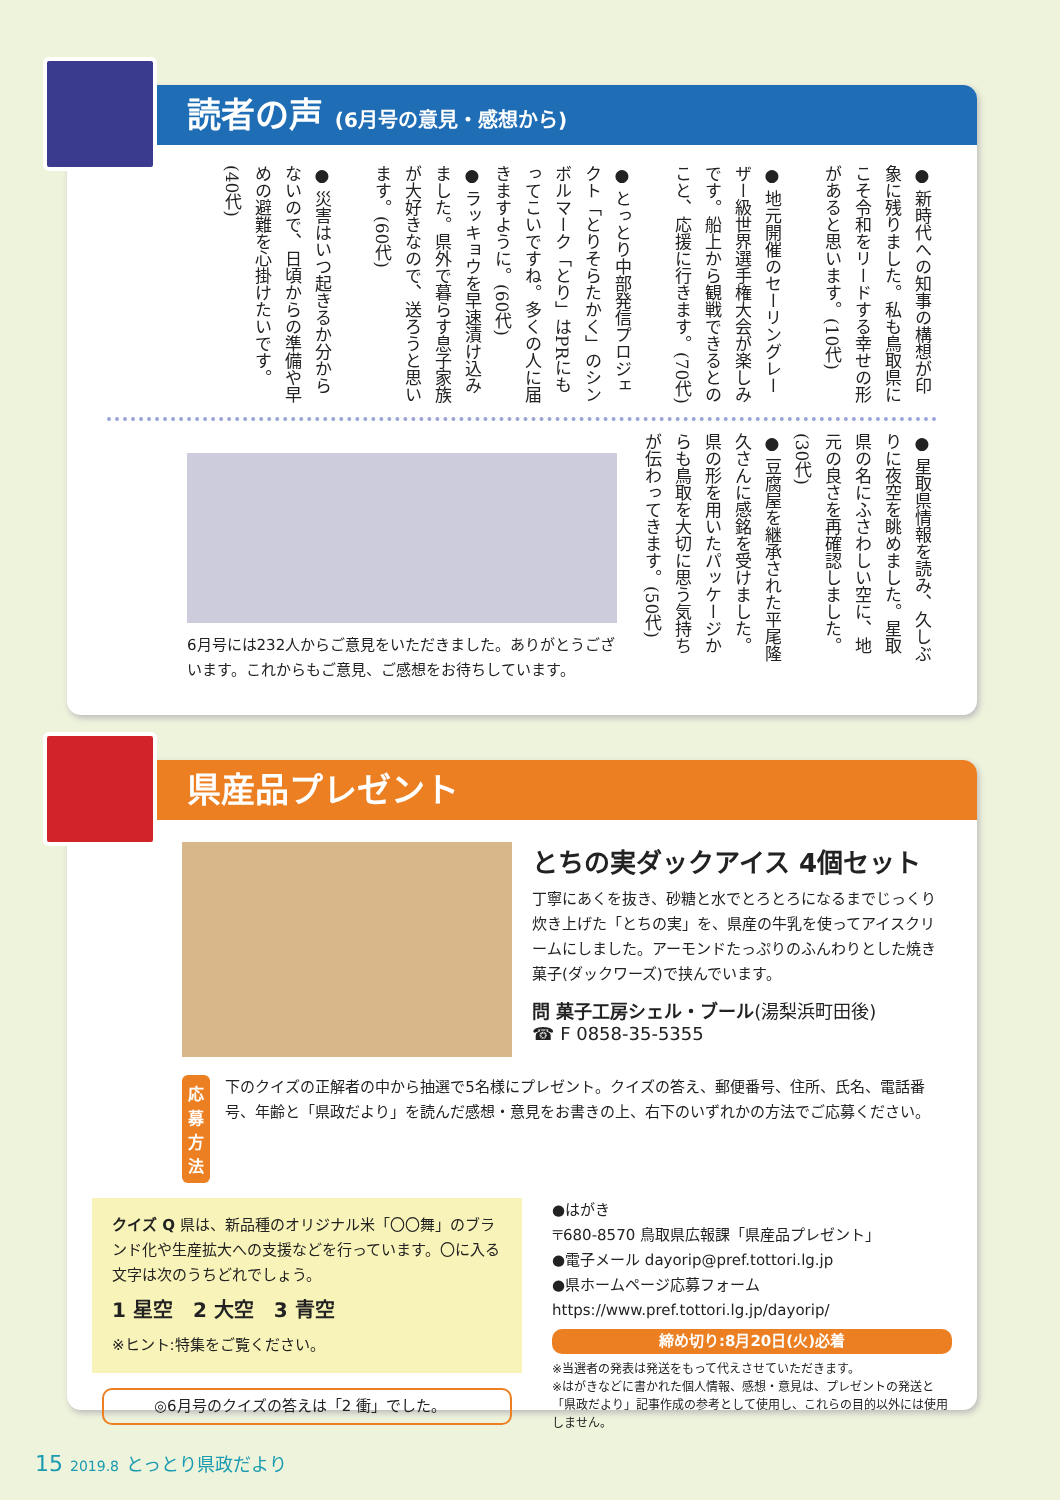読者の声 (6月号の意見・感想から)
● 新時代への知事の構想が印象に残りました。私も鳥取県にこそ令和をリードする幸せの形があると思います。(10代)
● 地元開催のセーリングレーザー級世界選手権大会が楽しみです。船上から観戦できるとのこと、応援に行きます。(70代)
● とっとり中部発信プロジェクト「とりそらたかく」のシンボルマーク「とり」はPRにもってこいですね。多くの人に届きますように。(60代)
● ラッキョウを早速漬け込みました。県外で暮らす息子家族が大好きなので、送ろうと思います。(60代)
● 災害はいつ起きるか分からないので、日頃からの準備や早めの避難を心掛けたいです。(40代)
● 星取県情報を読み、久しぶりに夜空を眺めました。星取県の名にふさわしい空に、地元の良さを再確認しました。(30代)
● 豆腐屋を継承された平尾隆久さんに感銘を受けました。県の形を用いたパッケージからも鳥取を大切に思う気持ちが伝わってきます。(50代)
6月号には232人からご意見をいただきました。ありがとうございます。これからもご意見、ご感想をお待ちしています。
県産品プレゼント
とちの実ダックアイス 4個セット
丁寧にあくを抜き、砂糖と水でとろとろになるまでじっくり炊き上げた「とちの実」を、県産の牛乳を使ってアイスクリームにしました。アーモンドたっぷりのふんわりとした焼き菓子(ダックワーズ)で挟んでいます。
問 菓子工房シェル・ブール(湯梨浜町田後)
☎ F 0858-35-5355
応募
方法
下のクイズの正解者の中から抽選で5名様にプレゼント。クイズの答え、郵便番号、住所、氏名、電話番号、年齢と「県政だより」を読んだ感想・意見をお書きの上、右下のいずれかの方法でご応募ください。
クイズ Q 県は、新品種のオリジナル米「〇〇舞」のブランド化や生産拡大への支援などを行っています。〇に入る文字は次のうちどれでしょう。
1 星空　2 大空　3 青空
※ヒント:特集をご覧ください。
◎6月号のクイズの答えは「2 衝」でした。
●はがき
〒680-8570 鳥取県広報課「県産品プレゼント」
●電子メール dayorip@pref.tottori.lg.jp
●県ホームページ応募フォーム
https://www.pref.tottori.lg.jp/dayorip/
締め切り:8月20日(火)必着
※当選者の発表は発送をもって代えさせていただきます。
※はがきなどに書かれた個人情報、感想・意見は、プレゼントの発送と「県政だより」記事作成の参考として使用し、これらの目的以外には使用しません。
15 2019.8 とっとり県政だより